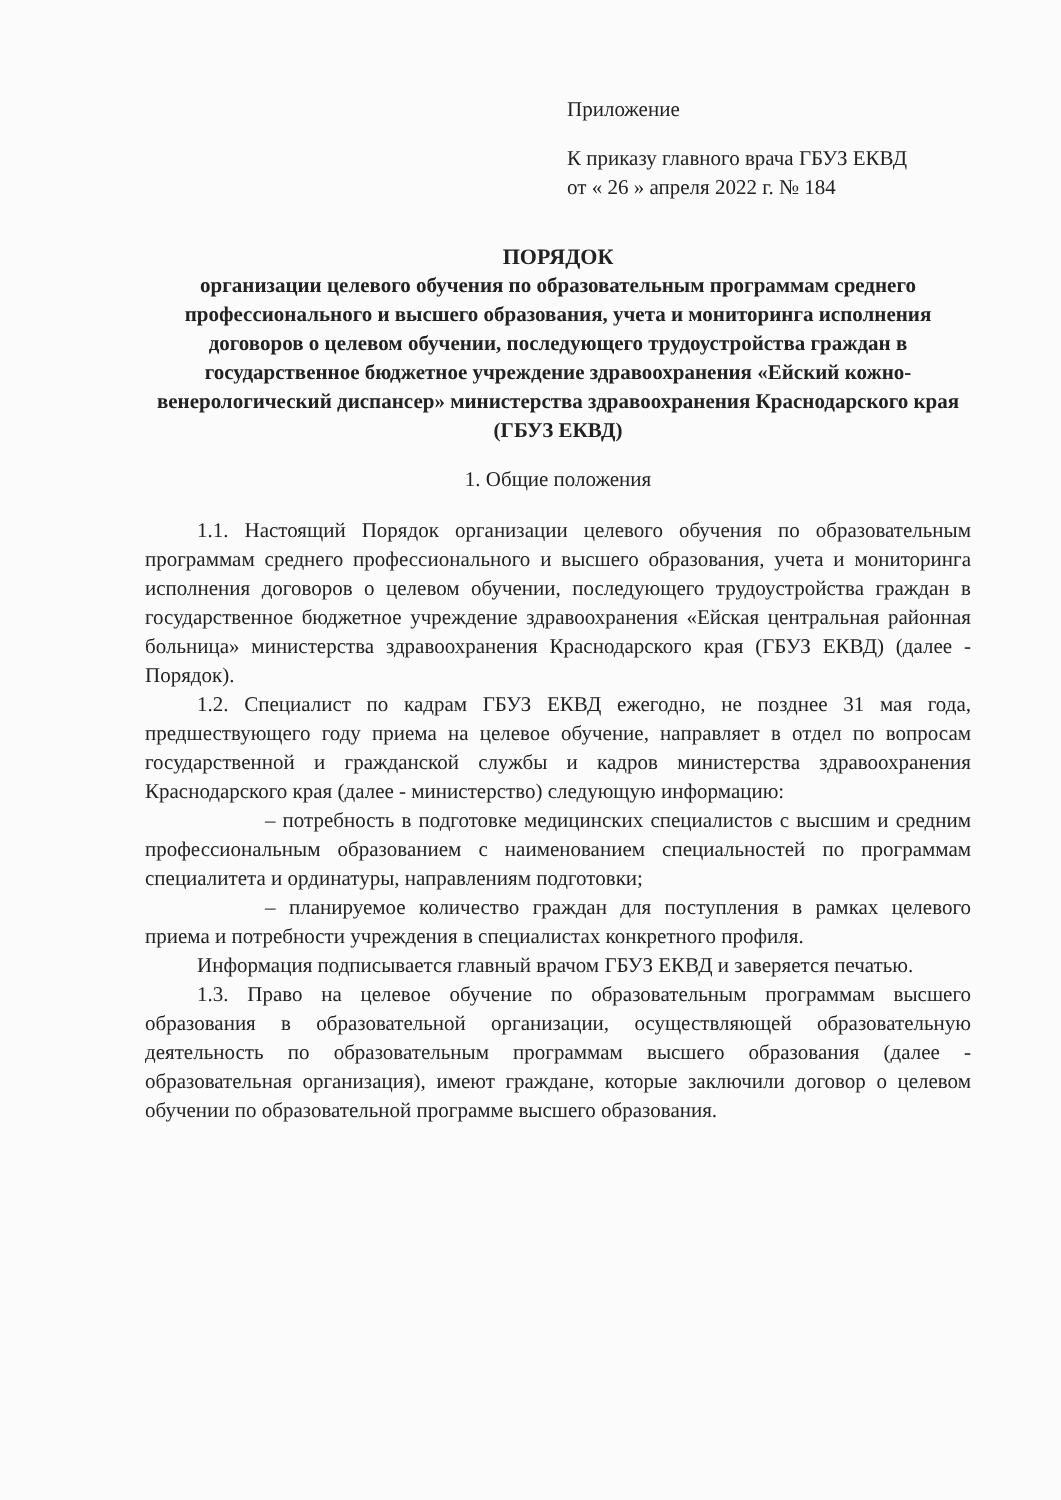Приложение
К приказу главного врача ГБУЗ ЕКВД
от « 26 » апреля 2022 г. № 184
ПОРЯДОК
организации целевого обучения по образовательным программам среднего профессионального и высшего образования, учета и мониторинга исполнения договоров о целевом обучении, последующего трудоустройства граждан в государственное бюджетное учреждение здравоохранения «Ейский кожно-венерологический диспансер» министерства здравоохранения Краснодарского края (ГБУЗ ЕКВД)
1. Общие положения
1.1. Настоящий Порядок организации целевого обучения по образовательным программам среднего профессионального и высшего образования, учета и мониторинга исполнения договоров о целевом обучении, последующего трудоустройства граждан в государственное бюджетное учреждение здравоохранения «Ейская центральная районная больница» министерства здравоохранения Краснодарского края (ГБУЗ ЕКВД) (далее - Порядок).
1.2. Специалист по кадрам ГБУЗ ЕКВД ежегодно, не позднее 31 мая года, предшествующего году приема на целевое обучение, направляет в отдел по вопросам государственной и гражданской службы и кадров министерства здравоохранения Краснодарского края (далее - министерство) следующую информацию:
– потребность в подготовке медицинских специалистов с высшим и средним профессиональным образованием с наименованием специальностей по программам специалитета и ординатуры, направлениям подготовки;
– планируемое количество граждан для поступления в рамках целевого приема и потребности учреждения в специалистах конкретного профиля.
Информация подписывается главный врачом ГБУЗ ЕКВД и заверяется печатью.
1.3. Право на целевое обучение по образовательным программам высшего образования в образовательной организации, осуществляющей образовательную деятельность по образовательным программам высшего образования (далее - образовательная организация), имеют граждане, которые заключили договор о целевом обучении по образовательной программе высшего образования.